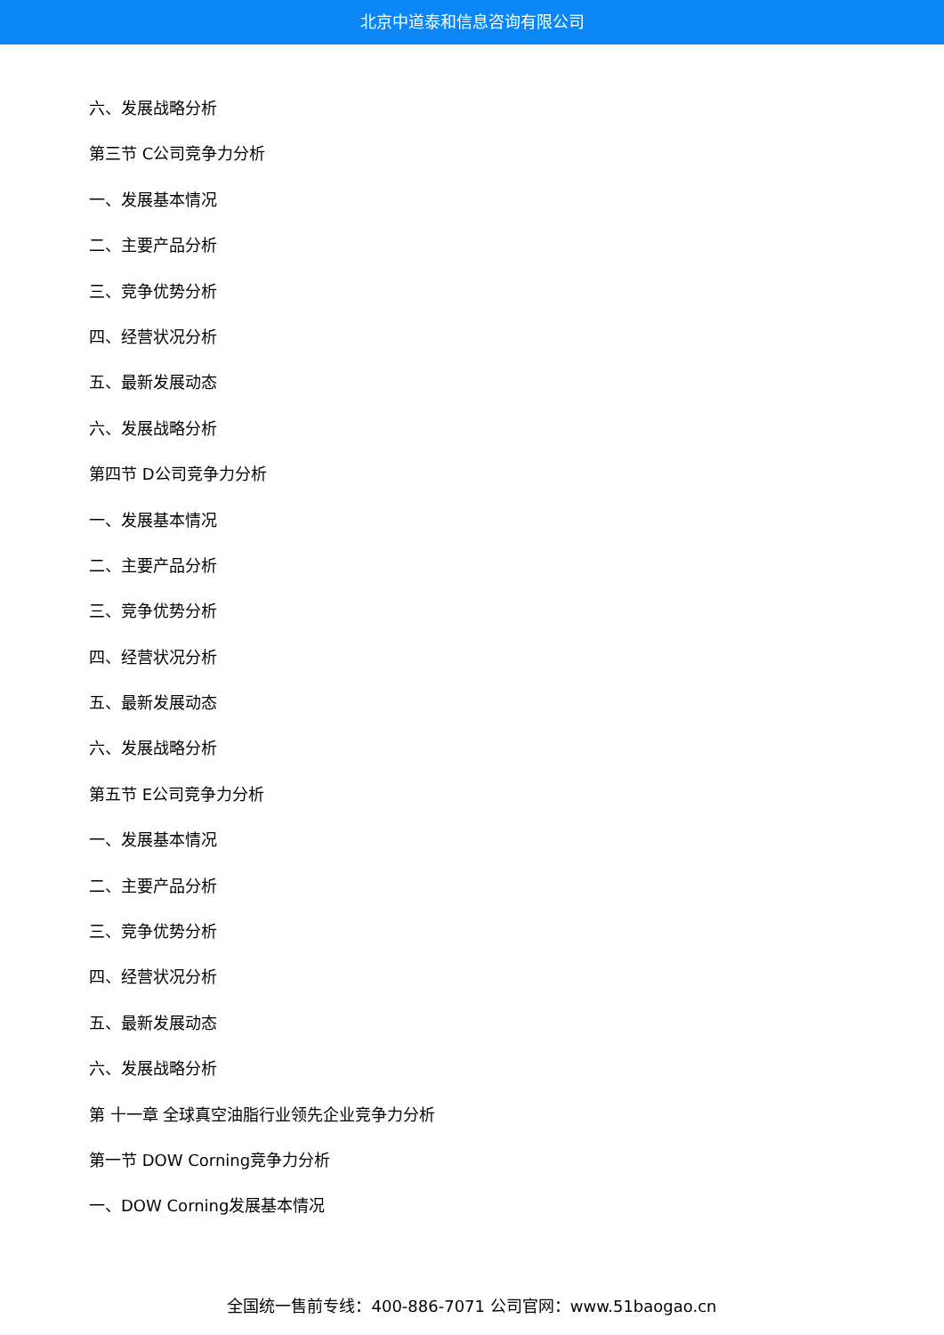北京中道泰和信息咨询有限公司
六、发展战略分析
第三节 C公司竞争力分析
一、发展基本情况
二、主要产品分析
三、竞争优势分析
四、经营状况分析
五、最新发展动态
六、发展战略分析
第四节 D公司竞争力分析
一、发展基本情况
二、主要产品分析
三、竞争优势分析
四、经营状况分析
五、最新发展动态
六、发展战略分析
第五节 E公司竞争力分析
一、发展基本情况
二、主要产品分析
三、竞争优势分析
四、经营状况分析
五、最新发展动态
六、发展战略分析
第 十一章 全球真空油脂行业领先企业竞争力分析
第一节 DOW Corning竞争力分析
一、DOW Corning发展基本情况
全国统一售前专线：400-886-7071 公司官网：www.51baogao.cn